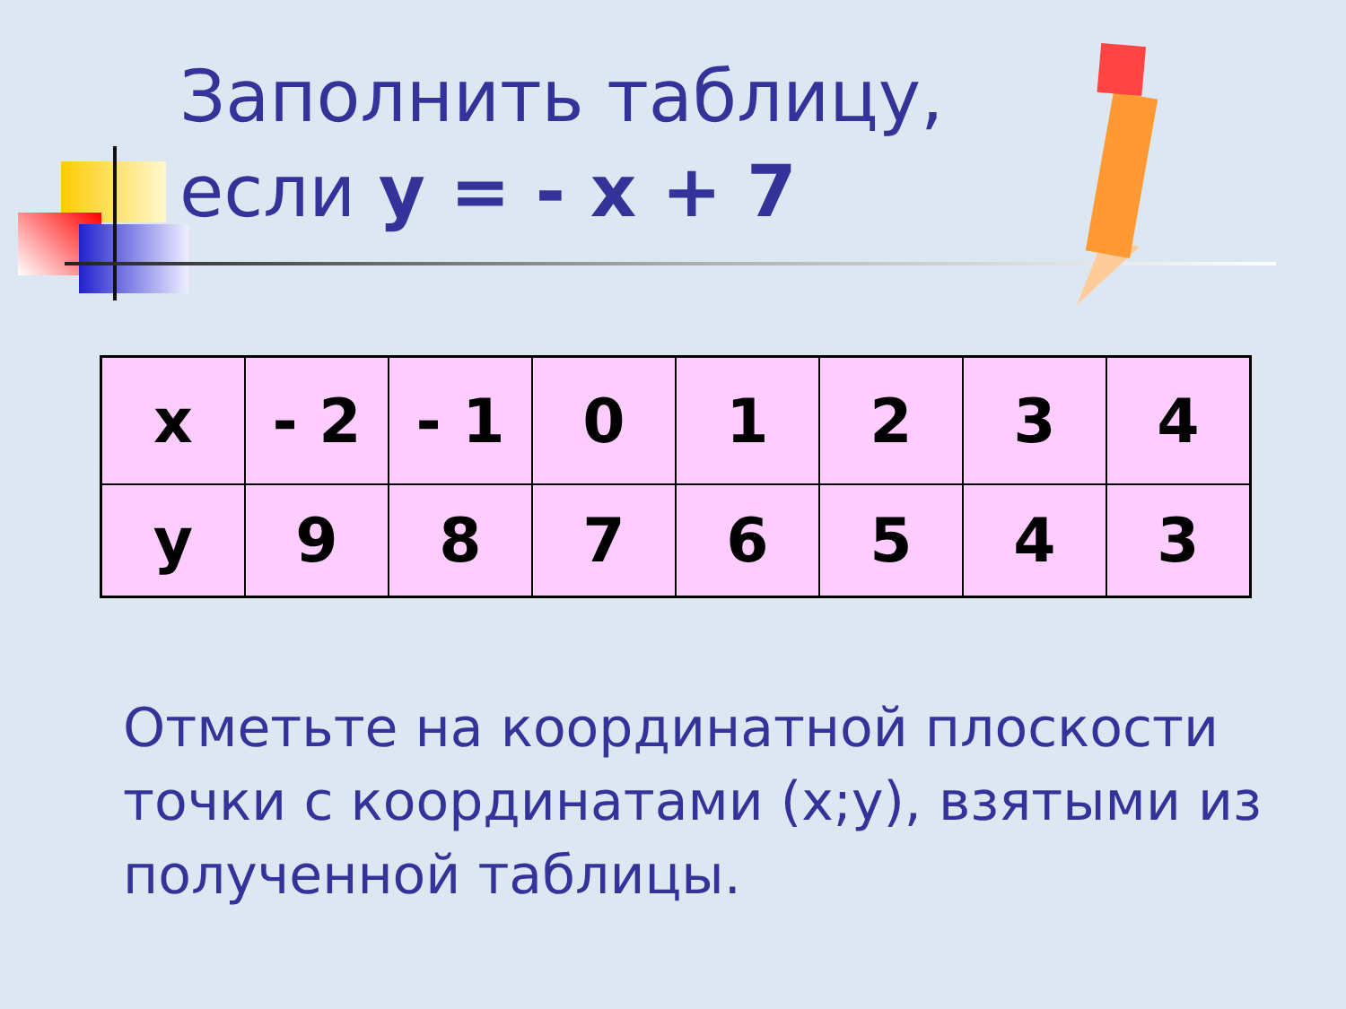Заполнить таблицу,
если у = - х + 7
| х | - 2 | - 1 | 0 | 1 | 2 | 3 | 4 |
| у | 9 | 8 | 7 | 6 | 5 | 4 | 3 |
Отметьте на координатной плоскости точки с координатами (х;у), взятыми из полученной таблицы.